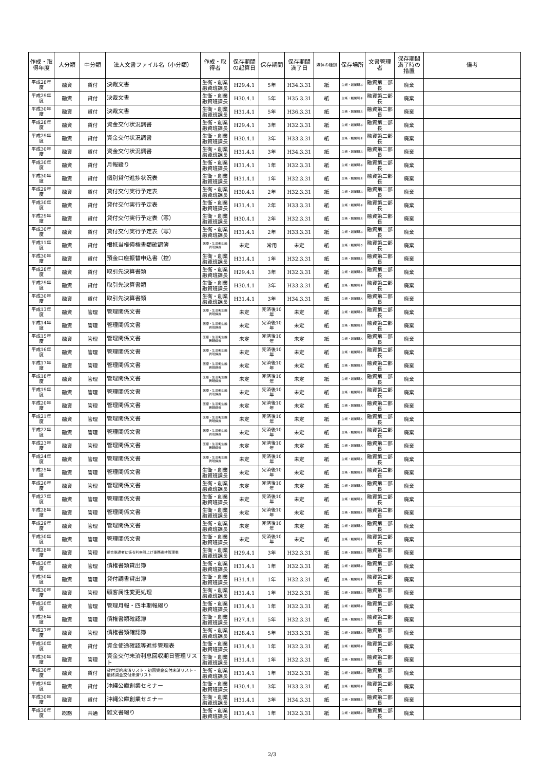| 作成・取得年度 | 大分類 | 中分類 | 法人文書ファイル名（小分類） | 作成・取得者 | 保存期間の起算日 | 保存期間 | 保存期間満了日 | 媒体の種別 | 保存場所 | 文書管理者 | 保存期間満了時の措置 | 備考 |
| --- | --- | --- | --- | --- | --- | --- | --- | --- | --- | --- | --- | --- |
| 平成28年度 | 融資 | 貸付 | 決裁文書 | 生衛・創業融資班課長 | H29.4.1 | 5年 | H34.3.31 | 紙 | 生衛・創業班② | 融資第二部長 | 廃棄 | |
| 平成29年度 | 融資 | 貸付 | 決裁文書 | 生衛・創業融資班課長 | H30.4.1 | 5年 | H35.3.31 | 紙 | 生衛・創業班② | 融資第二部長 | 廃棄 | |
| 平成30年度 | 融資 | 貸付 | 決裁文書 | 生衛・創業融資班課長 | H31.4.1 | 5年 | H36.3.31 | 紙 | 生衛・創業班② | 融資第二部長 | 廃棄 | |
| 平成28年度 | 融資 | 貸付 | 資金交付状況調書 | 生衛・創業融資班課長 | H29.4.1 | 3年 | H32.3.31 | 紙 | 生衛・創業班② | 融資第二部長 | 廃棄 | |
| 平成29年度 | 融資 | 貸付 | 資金交付状況調書 | 生衛・創業融資班課長 | H30.4.1 | 3年 | H33.3.31 | 紙 | 生衛・創業班② | 融資第二部長 | 廃棄 | |
| 平成30年度 | 融資 | 貸付 | 資金交付状況調書 | 生衛・創業融資班課長 | H31.4.1 | 3年 | H34.3.31 | 紙 | 生衛・創業班② | 融資第二部長 | 廃棄 | |
| 平成30年度 | 融資 | 貸付 | 月報綴り | 生衛・創業融資班課長 | H31.4.1 | 1年 | H32.3.31 | 紙 | 生衛・創業班② | 融資第二部長 | 廃棄 | |
| 平成30年度 | 融資 | 貸付 | 個別貸付進捗状況表 | 生衛・創業融資班課長 | H31.4.1 | 1年 | H32.3.31 | 紙 | 生衛・創業班② | 融資第二部長 | 廃棄 | |
| 平成29年度 | 融資 | 貸付 | 貸付交付実行予定表 | 生衛・創業融資班課長 | H30.4.1 | 2年 | H32.3.31 | 紙 | 生衛・創業班② | 融資第二部長 | 廃棄 | |
| 平成30年度 | 融資 | 貸付 | 貸付交付実行予定表 | 生衛・創業融資班課長 | H31.4.1 | 2年 | H33.3.31 | 紙 | 生衛・創業班② | 融資第二部長 | 廃棄 | |
| 平成29年度 | 融資 | 貸付 | 貸付交付実行予定表（写） | 生衛・創業融資班課長 | H30.4.1 | 2年 | H32.3.31 | 紙 | 生衛・創業班② | 融資第二部長 | 廃棄 | |
| 平成30年度 | 融資 | 貸付 | 貸付交付実行予定表（写） | 生衛・創業融資班課長 | H31.4.1 | 2年 | H33.3.31 | 紙 | 生衛・創業班② | 融資第二部長 | 廃棄 | |
| 平成11年度 | 融資 | 貸付 | 根抵当権債権書類確認簿 | 医療・生活衛生融資班課長 | 未定 | 常用 | 未定 | 紙 | 生衛・創業班⑧ | 融資第二部長 | 廃棄 | |
| 平成30年度 | 融資 | 貸付 | 預金口座振替申込書（控） | 生衛・創業融資班課長 | H31.4.1 | 1年 | H32.3.31 | 紙 | 生衛・創業班② | 融資第二部長 | 廃棄 | |
| 平成28年度 | 融資 | 貸付 | 取引先決算書類 | 生衛・創業融資班課長 | H29.4.1 | 3年 | H32.3.31 | 紙 | 生衛・創業班④ | 融資第二部長 | 廃棄 | |
| 平成29年度 | 融資 | 貸付 | 取引先決算書類 | 生衛・創業融資班課長 | H30.4.1 | 3年 | H33.3.31 | 紙 | 生衛・創業班④ | 融資第二部長 | 廃棄 | |
| 平成30年度 | 融資 | 貸付 | 取引先決算書類 | 生衛・創業融資班課長 | H31.4.1 | 3年 | H34.3.31 | 紙 | 生衛・創業班④ | 融資第二部長 | 廃棄 | |
| 平成13年度 | 融資 | 管理 | 管理関係文書 | 医療・生活衛生融資班課長 | 未定 | 完済後10年 | 未定 | 紙 | 生衛・創業班① | 融資第二部長 | 廃棄 | |
| 平成14年度 | 融資 | 管理 | 管理関係文書 | 医療・生活衛生融資班課長 | 未定 | 完済後10年 | 未定 | 紙 | 生衛・創業班① | 融資第二部長 | 廃棄 | |
| 平成15年度 | 融資 | 管理 | 管理関係文書 | 医療・生活衛生融資班課長 | 未定 | 完済後10年 | 未定 | 紙 | 生衛・創業班① | 融資第二部長 | 廃棄 | |
| 平成16年度 | 融資 | 管理 | 管理関係文書 | 医療・生活衛生融資班課長 | 未定 | 完済後10年 | 未定 | 紙 | 生衛・創業班① | 融資第二部長 | 廃棄 | |
| 平成17年度 | 融資 | 管理 | 管理関係文書 | 医療・生活衛生融資班課長 | 未定 | 完済後10年 | 未定 | 紙 | 生衛・創業班① | 融資第二部長 | 廃棄 | |
| 平成18年度 | 融資 | 管理 | 管理関係文書 | 医療・生活衛生融資班課長 | 未定 | 完済後10年 | 未定 | 紙 | 生衛・創業班① | 融資第二部長 | 廃棄 | |
| 平成19年度 | 融資 | 管理 | 管理関係文書 | 医療・生活衛生融資班課長 | 未定 | 完済後10年 | 未定 | 紙 | 生衛・創業班① | 融資第二部長 | 廃棄 | |
| 平成20年度 | 融資 | 管理 | 管理関係文書 | 医療・生活衛生融資班課長 | 未定 | 完済後10年 | 未定 | 紙 | 生衛・創業班① | 融資第二部長 | 廃棄 | |
| 平成21年度 | 融資 | 管理 | 管理関係文書 | 医療・生活衛生融資班課長 | 未定 | 完済後10年 | 未定 | 紙 | 生衛・創業班① | 融資第二部長 | 廃棄 | |
| 平成22年度 | 融資 | 管理 | 管理関係文書 | 医療・生活衛生融資班課長 | 未定 | 完済後10年 | 未定 | 紙 | 生衛・創業班① | 融資第二部長 | 廃棄 | |
| 平成23年度 | 融資 | 管理 | 管理関係文書 | 医療・生活衛生融資班課長 | 未定 | 完済後10年 | 未定 | 紙 | 生衛・創業班① | 融資第二部長 | 廃棄 | |
| 平成24年度 | 融資 | 管理 | 管理関係文書 | 医療・生活衛生融資班課長 | 未定 | 完済後10年 | 未定 | 紙 | 生衛・創業班① | 融資第二部長 | 廃棄 | |
| 平成25年度 | 融資 | 管理 | 管理関係文書 | 生衛・創業融資班課長 | 未定 | 完済後10年 | 未定 | 紙 | 生衛・創業班① | 融資第二部長 | 廃棄 | |
| 平成26年度 | 融資 | 管理 | 管理関係文書 | 生衛・創業融資班課長 | 未定 | 完済後10年 | 未定 | 紙 | 生衛・創業班① | 融資第二部長 | 廃棄 | |
| 平成27年度 | 融資 | 管理 | 管理関係文書 | 生衛・創業融資班課長 | 未定 | 完済後10年 | 未定 | 紙 | 生衛・創業班① | 融資第二部長 | 廃棄 | |
| 平成28年度 | 融資 | 管理 | 管理関係文書 | 生衛・創業融資班課長 | 未定 | 完済後10年 | 未定 | 紙 | 生衛・創業班① | 融資第二部長 | 廃棄 | |
| 平成29年度 | 融資 | 管理 | 管理関係文書 | 生衛・創業融資班課長 | 未定 | 完済後10年 | 未定 | 紙 | 生衛・創業班① | 融資第二部長 | 廃棄 | |
| 平成30年度 | 融資 | 管理 | 管理関係文書 | 生衛・創業融資班課長 | 未定 | 完済後10年 | 未定 | 紙 | 生衛・創業班① | 融資第二部長 | 廃棄 | |
| 平成28年度 | 融資 | 管理 | 組合脱退者に係る利率引上げ事務進捗管理表 | 生衛・創業融資班課長 | H29.4.1 | 3年 | H32.3.31 | 紙 | 生衛・創業班② | 融資第二部長 | 廃棄 | |
| 平成30年度 | 融資 | 管理 | 債権書類貸出簿 | 生衛・創業融資班課長 | H31.4.1 | 1年 | H32.3.31 | 紙 | 生衛・創業班② | 融資第二部長 | 廃棄 | |
| 平成30年度 | 融資 | 管理 | 貸付調書貸出簿 | 生衛・創業融資班課長 | H31.4.1 | 1年 | H32.3.31 | 紙 | 生衛・創業班② | 融資第二部長 | 廃棄 | |
| 平成30年度 | 融資 | 管理 | 顧客属性変更処理 | 生衛・創業融資班課長 | H31.4.1 | 1年 | H32.3.31 | 紙 | 生衛・創業班② | 融資第二部長 | 廃棄 | |
| 平成30年度 | 融資 | 管理 | 管理月報・四半期報綴り | 生衛・創業融資班課長 | H31.4.1 | 1年 | H32.3.31 | 紙 | 生衛・創業班② | 融資第二部長 | 廃棄 | |
| 平成26年度 | 融資 | 管理 | 債権書類確認簿 | 生衛・創業融資班課長 | H27.4.1 | 5年 | H32.3.31 | 紙 | 生衛・創業班⑧ | 融資第二部長 | 廃棄 | |
| 平成27年度 | 融資 | 管理 | 債権書類確認簿 | 生衛・創業融資班課長 | H28.4.1 | 5年 | H33.3.31 | 紙 | 生衛・創業班⑧ | 融資第二部長 | 廃棄 | |
| 平成30年度 | 融資 | 貸付 | 資金使途確認等進捗管理表 | 生衛・創業融資班課長 | H31.4.1 | 1年 | H32.3.31 | 紙 | 生衛・創業班② | 融資第二部長 | 廃棄 | |
| 平成30年度 | 融資 | 管理 | 資金交付未済利息回収期日管理リスト | 生衛・創業融資班課長 | H31.4.1 | 1年 | H32.3.31 | 紙 | 生衛・創業班② | 融資第二部長 | 廃棄 | |
| 平成30年度 | 融資 | 貸付 | 貸付契約未済リスト・初回資金交付未済リスト・最終資金交付未済リスト | 生衛・創業融資班課長 | H31.4.1 | 1年 | H32.3.31 | 紙 | 生衛・創業班② | 融資第二部長 | 廃棄 | |
| 平成29年度 | 融資 | 貸付 | 沖縄公庫創業セミナー | 生衛・創業融資班課長 | H30.4.1 | 3年 | H33.3.31 | 紙 | 生衛・創業班② | 融資第二部長 | 廃棄 | |
| 平成30年度 | 融資 | 貸付 | 沖縄公庫創業セミナー | 生衛・創業融資班課長 | H31.4.1 | 3年 | H34.3.31 | 紙 | 生衛・創業班② | 融資第二部長 | 廃棄 | |
| 平成30年度 | 総務 | 共通 | 雑文書綴り | 生衛・創業融資班課長 | H31.4.1 | 1年 | H32.3.31 | 紙 | 生衛・創業班② | 融資第二部長 | 廃棄 | |
2/3